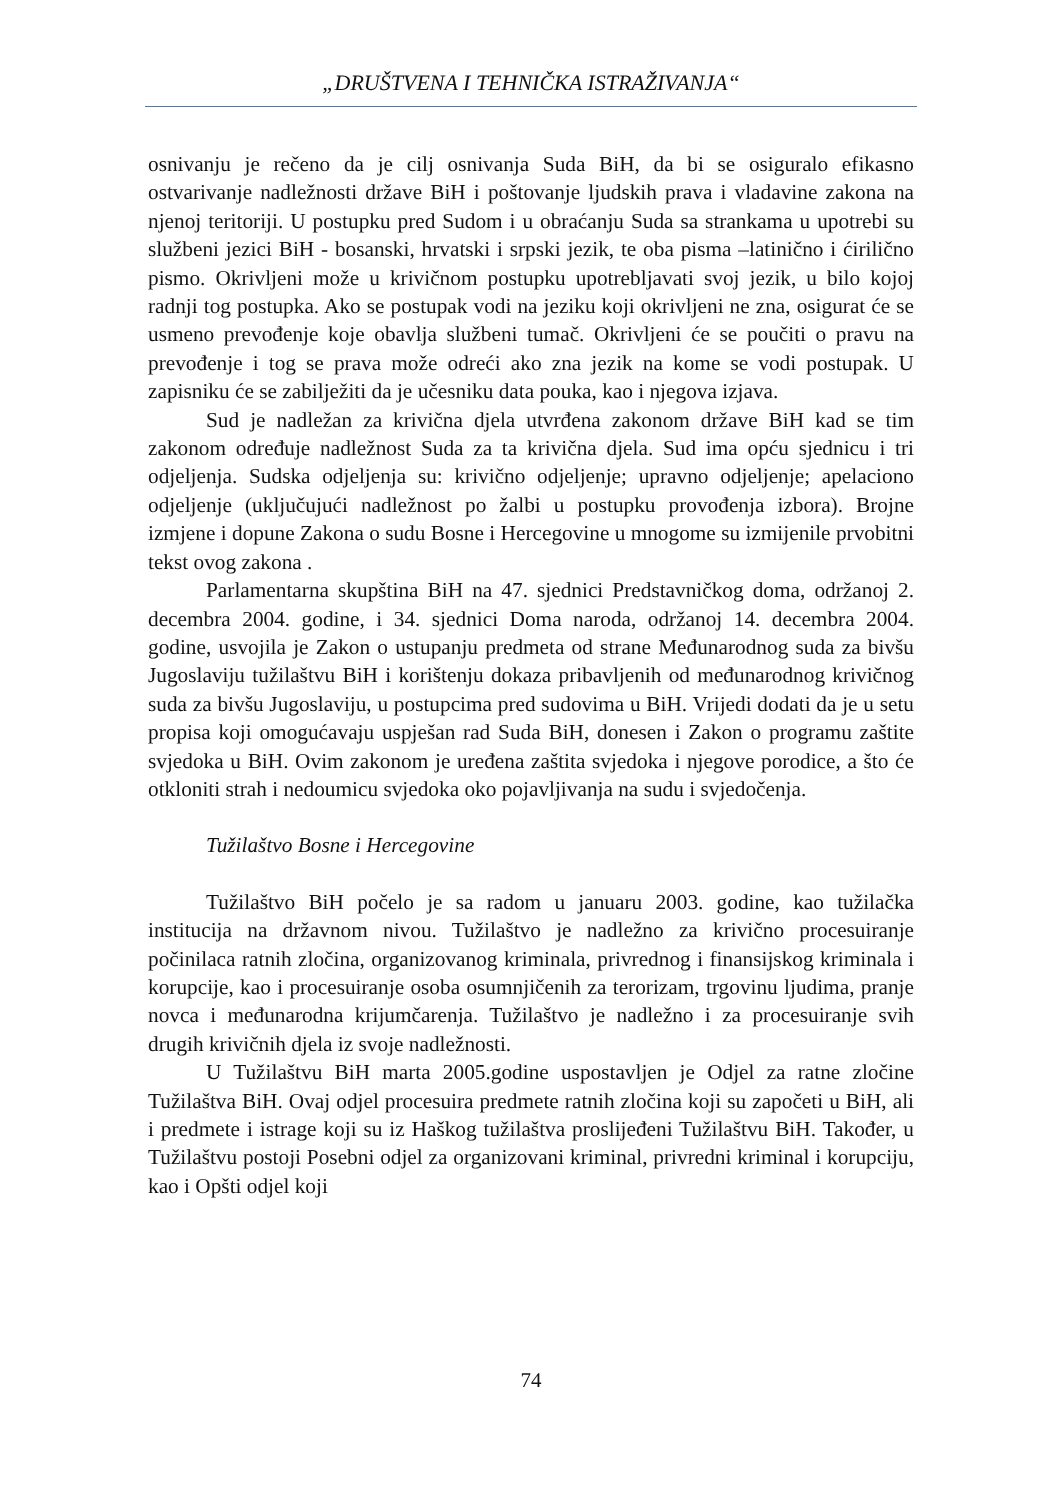„DRUŠTVENA I TEHNIČKA ISTRAŽIVANJA“
osnivanju je rečeno da je cilj osnivanja Suda BiH, da bi se osiguralo efikasno ostvarivanje nadležnosti države BiH i poštovanje ljudskih prava i vladavine zakona na njenoj teritoriji. U postupku pred Sudom i u obraćanju Suda sa strankama u upotrebi su službeni jezici BiH - bosanski, hrvatski i srpski jezik, te oba pisma –latinično i ćirilično pismo. Okrivljeni može u krivičnom postupku upotrebljavati svoj jezik, u bilo kojoj radnji tog postupka. Ako se postupak vodi na jeziku koji okrivljeni ne zna, osigurat će se usmeno prevođenje koje obavlja službeni tumač. Okrivljeni će se poučiti o pravu na prevođenje i tog se prava može odreći ako zna jezik na kome se vodi postupak. U zapisniku će se zabilježiti da je učesniku data pouka, kao i njegova izjava.
Sud je nadležan za krivična djela utvrđena zakonom države BiH kad se tim zakonom određuje nadležnost Suda za ta krivična djela. Sud ima opću sjednicu i tri odjeljenja. Sudska odjeljenja su: krivično odjeljenje; upravno odjeljenje; apelaciono odjeljenje (uključujući nadležnost po žalbi u postupku provođenja izbora). Brojne izmjene i dopune Zakona o sudu Bosne i Hercegovine u mnogome su izmijenile prvobitni tekst ovog zakona .
Parlamentarna skupština BiH na 47. sjednici Predstavničkog doma, održanoj 2. decembra 2004. godine, i 34. sjednici Doma naroda, održanoj 14. decembra 2004. godine, usvojila je Zakon o ustupanju predmeta od strane Međunarodnog suda za bivšu Jugoslaviju tužilaštvu BiH i korištenju dokaza pribavljenih od međunarodnog krivičnog suda za bivšu Jugoslaviju, u postupcima pred sudovima u BiH. Vrijedi dodati da je u setu propisa koji omogućavaju uspješan rad Suda BiH, donesen i Zakon o programu zaštite svjedoka u BiH. Ovim zakonom je uređena zaštita svjedoka i njegove porodice, a što će otkloniti strah i nedoumicu svjedoka oko pojavljivanja na sudu i svjedočenja.
Tužilaštvo Bosne i Hercegovine
Tužilaštvo BiH počelo je sa radom u januaru 2003. godine, kao tužilačka institucija na državnom nivou. Tužilaštvo je nadležno za krivično procesuiranje počinilaca ratnih zločina, organizovanog kriminala, privrednog i finansijskog kriminala i korupcije, kao i procesuiranje osoba osumnjičenih za terorizam, trgovinu ljudima, pranje novca i međunarodna krijumčarenja. Tužilaštvo je nadležno i za procesuiranje svih drugih krivičnih djela iz svoje nadležnosti.
U Tužilaštvu BiH marta 2005.godine uspostavljen je Odjel za ratne zločine Tužilaštva BiH. Ovaj odjel procesuira predmete ratnih zločina koji su započeti u BiH, ali i predmete i istrage koji su iz Haškog tužilaštva proslijeđeni Tužilaštvu BiH. Također, u Tužilaštvu postoji Posebni odjel za organizovani kriminal, privredni kriminal i korupciju, kao i Opšti odjel koji
74